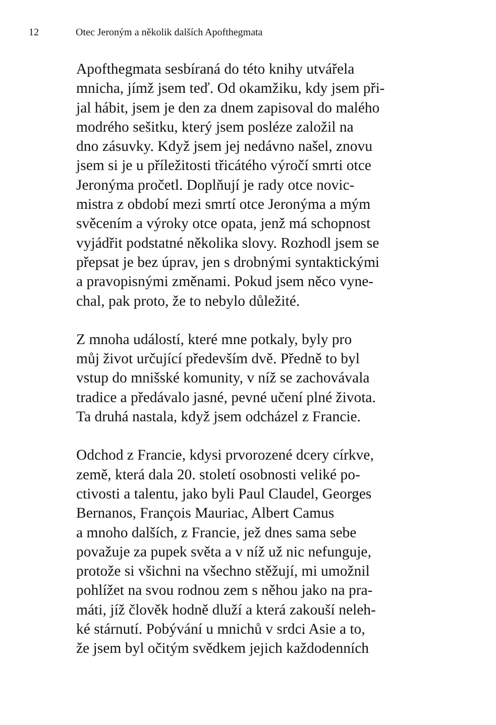12 Otec Jeroným a několik dalších Apofthegmata
Apofthegmata sesbíraná do této knihy utvářela
mnicha, jímž jsem teď. Od okamžiku, kdy jsem při-
jal hábit, jsem je den za dnem zapisoval do malého
modrého sešitku, který jsem posléze založil na
dno zásuvky. Když jsem jej nedávno našel, znovu
jsem si je u příležitosti třicátého výročí smrti otce
Jeronýma pročetl. Doplňují je rady otce novic-
mistra z období mezi smrtí otce Jeronýma a mým
svěcením a výroky otce opata, jenž má schopnost
vyjádřit podstatné několika slovy. Rozhodl jsem se
přepsat je bez úprav, jen s drobnými syntaktickými
a pravopisnými změnami. Pokud jsem něco vyne-
chal, pak proto, že to nebylo důležité.
Z mnoha událostí, které mne potkaly, byly pro
můj život určující především dvě. Předně to byl
vstup do mnišské komunity, v níž se zachovávala
tradice a předávalo jasné, pevné učení plné života.
Ta druhá nastala, když jsem odcházel z Francie.
Odchod z Francie, kdysi prvorozené dcery církve,
země, která dala 20. století osobnosti veliké po-
ctivosti a talentu, jako byli Paul Claudel, Georges
Bernanos, François Mauriac, Albert Camus
a mnoho dalších, z Francie, jež dnes sama sebe
považuje za pupek světa a v níž už nic nefunguje,
protože si všichni na všechno stěžují, mi umožnil
pohlížet na svou rodnou zem s něhou jako na pra-
máti, jíž člověk hodně dluží a která zakouší neleh-
ké stárnutí. Pobývání u mnichů v srdci Asie a to,
že jsem byl očitým svědkem jejich každodenních